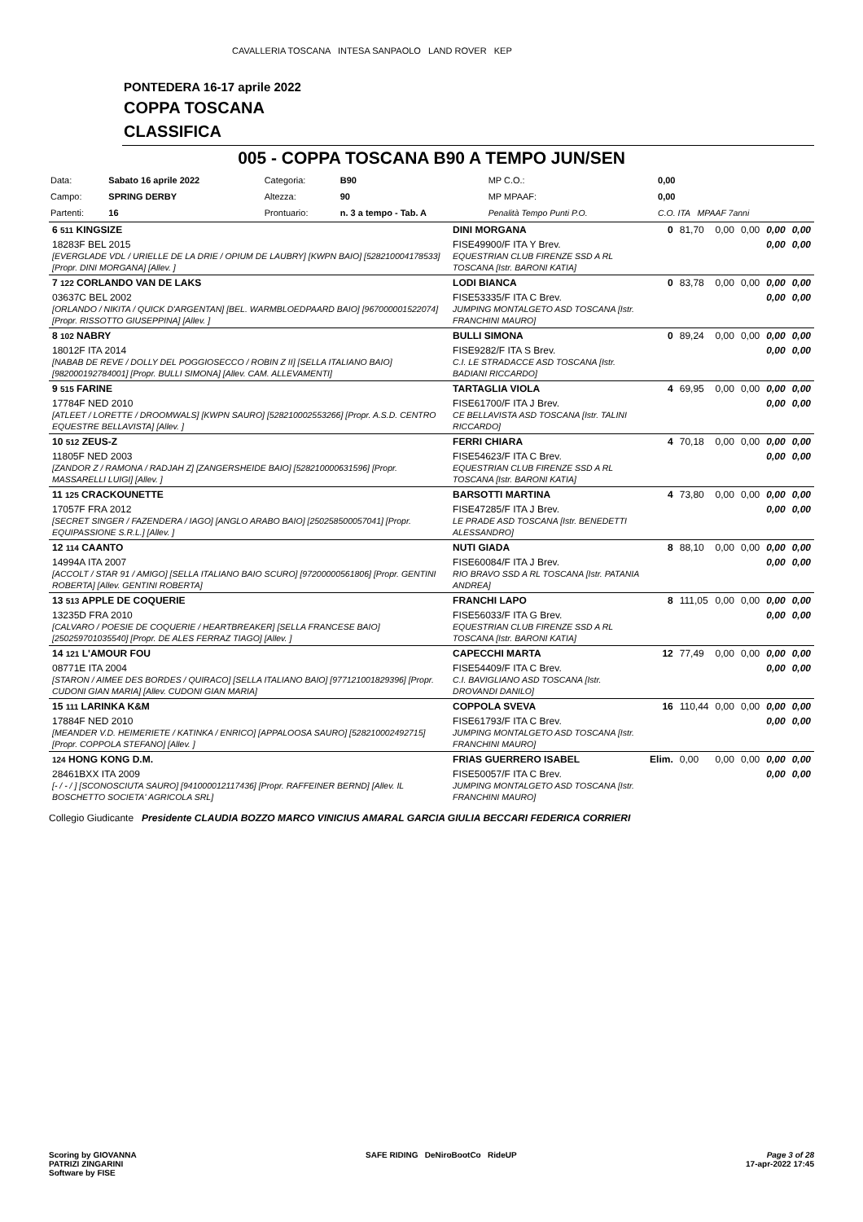CAVALLERIA TOSCANA INTESA SANPAOLO LAND ROVER KEP
PONTEDERA 16-17 aprile 2022
COPPA TOSCANA
CLASSIFICA
005 - COPPA TOSCANA B90 A TEMPO JUN/SEN
| Data: | Sabato 16 aprile 2022 | Categoria: | B90 | MP C.O.: | 0,00 |
| Campo: | SPRING DERBY | Altezza: | 90 | MP MPAAF: | 0,00 |
| Partenti: | 16 | Prontuario: | n. 3 a tempo - Tab. A | Penalità Tempo Punti P.O. | C.O. ITA MPAAF 7anni |
| 6 511 KINGSIZE | DINI MORGANA | 0 | 81,70 | 0,00 | 0,00 | 0,00 | 0,00 |
| 18283F BEL 2015 [EVERGLADE VDL / URIELLE DE LA DRIE / OPIUM DE LAUBRY] [KWPN BAIO] [528210004178533] [Propr. DINI MORGANA] [Allev. ] | FISE49900/F ITA Y Brev. EQUESTRIAN CLUB FIRENZE SSD A RL TOSCANA [Istr. BARONI KATIA] | | | | | 0,00 | 0,00 |
| 7 122 CORLANDO VAN DE LAKS | LODI BIANCA | 0 | 83,78 | 0,00 | 0,00 | 0,00 | 0,00 |
| 03637C BEL 2002 [ORLANDO / NIKITA / QUICK D'ARGENTAN] [BEL. WARMBLOEDPAARD BAIO] [967000001522074] [Propr. RISSOTTO GIUSEPPINA] [Allev. ] | FISE53335/F ITA C Brev. JUMPING MONTALGETO ASD TOSCANA [Istr. FRANCHINI MAURO] | | | | | 0,00 | 0,00 |
| 8 102 NABRY | BULLI SIMONA | 0 | 89,24 | 0,00 | 0,00 | 0,00 | 0,00 |
| 18012F ITA 2014 [NABAB DE REVE / DOLLY DEL POGGIOSECCO / ROBIN Z II] [SELLA ITALIANO BAIO] [982000192784001] [Propr. BULLI SIMONA] [Allev. CAM. ALLEVAMENTI] | FISE9282/F ITA S Brev. C.I. LE STRADACCE ASD TOSCANA [Istr. BADIANI RICCARDO] | | | | | 0,00 | 0,00 |
| 9 515 FARINE | TARTAGLIA VIOLA | 4 | 69,95 | 0,00 | 0,00 | 0,00 | 0,00 |
| 17784F NED 2010 [ATLEET / LORETTE / DROOMWALS] [KWPN SAURO] [528210002553266] [Propr. A.S.D. CENTRO EQUESTRE BELLAVISTA] [Allev. ] | FISE61700/F ITA J Brev. CE BELLAVISTA ASD TOSCANA [Istr. TALINI RICCARDO] | | | | | 0,00 | 0,00 |
| 10 512 ZEUS-Z | FERRI CHIARA | 4 | 70,18 | 0,00 | 0,00 | 0,00 | 0,00 |
| 11805F NED 2003 [ZANDOR Z / RAMONA / RADJAH Z] [ZANGERSHEIDE BAIO] [528210000631596] [Propr. MASSARELLI LUIGI] [Allev. ] | FISE54623/F ITA C Brev. EQUESTRIAN CLUB FIRENZE SSD A RL TOSCANA [Istr. BARONI KATIA] | | | | | 0,00 | 0,00 |
| 11 125 CRACKOUNETTE | BARSOTTI MARTINA | 4 | 73,80 | 0,00 | 0,00 | 0,00 | 0,00 |
| 17057F FRA 2012 [SECRET SINGER / FAZENDERA / IAGO] [ANGLO ARABO BAIO] [250258500057041] [Propr. EQUIPASSIONE S.R.L.] [Allev. ] | FISE47285/F ITA J Brev. LE PRADE ASD TOSCANA [Istr. BENEDETTI ALESSANDRO] | | | | | 0,00 | 0,00 |
| 12 114 CAANTO | NUTI GIADA | 8 | 88,10 | 0,00 | 0,00 | 0,00 | 0,00 |
| 14994A ITA 2007 [ACCOLT / STAR 91 / AMIGO] [SELLA ITALIANO BAIO SCURO] [97200000561806] [Propr. GENTINI ROBERTA] [Allev. GENTINI ROBERTA] | FISE60084/F ITA J Brev. RIO BRAVO SSD A RL TOSCANA [Istr. PATANIA ANDREA] | | | | | 0,00 | 0,00 |
| 13 513 APPLE DE COQUERIE | FRANCHI LAPO | 8 | 111,05 | 0,00 | 0,00 | 0,00 | 0,00 |
| 13235D FRA 2010 [CALVARO / POESIE DE COQUERIE / HEARTBREAKER] [SELLA FRANCESE BAIO] [250259701035540] [Propr. DE ALES FERRAZ TIAGO] [Allev. ] | FISE56033/F ITA G Brev. EQUESTRIAN CLUB FIRENZE SSD A RL TOSCANA [Istr. BARONI KATIA] | | | | | 0,00 | 0,00 |
| 14 121 L'AMOUR FOU | CAPECCHI MARTA | 12 | 77,49 | 0,00 | 0,00 | 0,00 | 0,00 |
| 08771E ITA 2004 [STARON / AIMEE DES BORDES / QUIRACO] [SELLA ITALIANO BAIO] [977121001829396] [Propr. CUDONI GIAN MARIA] [Allev. CUDONI GIAN MARIA] | FISE54409/F ITA C Brev. C.I. BAVIGLIANO ASD TOSCANA [Istr. DROVANDI DANILO] | | | | | 0,00 | 0,00 |
| 15 111 LARINKA K&M | COPPOLA SVEVA | 16 | 110,44 | 0,00 | 0,00 | 0,00 | 0,00 |
| 17884F NED 2010 [MEANDER V.D. HEIMERIETE / KATINKA / ENRICO] [APPALOOSA SAURO] [528210002492715] [Propr. COPPOLA STEFANO] [Allev. ] | FISE61793/F ITA C Brev. JUMPING MONTALGETO ASD TOSCANA [Istr. FRANCHINI MAURO] | | | | | 0,00 | 0,00 |
| 124 HONG KONG D.M. | FRIAS GUERRERO ISABEL | Elim. | 0,00 | 0,00 | 0,00 | 0,00 | 0,00 |
| 28461BXX ITA 2009 [- / - / ] [SCONOSCIUTA SAURO] [941000012117436] [Propr. RAFFEINER BERND] [Allev. IL BOSCHETTO SOCIETA' AGRICOLA SRL] | FISE50057/F ITA C Brev. JUMPING MONTALGETO ASD TOSCANA [Istr. FRANCHINI MAURO] | | | | | 0,00 | 0,00 |
Collegio Giudicante Presidente CLAUDIA BOZZO MARCO VINICIUS AMARAL GARCIA GIULIA BECCARI FEDERICA CORRIERI
Scoring by GIOVANNA
PATRIZI ZINGARINI
Software by FISE
SAFE RIDING DeNiroBootCo RideUP
Page 3 of 28
17-apr-2022 17:45